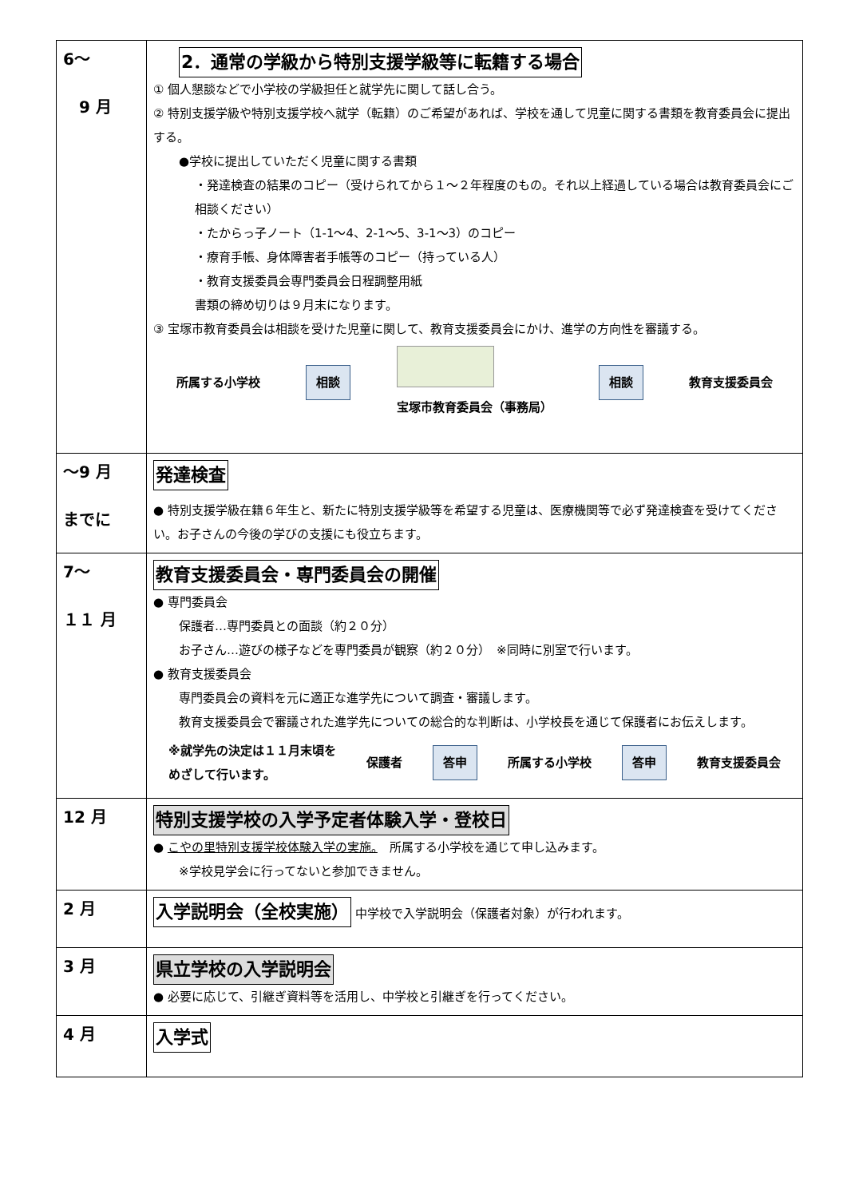| 6～ 9 月 | 2．通常の学級から特別支援学級等に転籍する場合 ① 個人懇談などで小学校の学級担任と就学先に関して話し合う。 ② 特別支援学級や特別支援学校へ就学（転籍）のご希望があれば、学校を通して児童に関する書類を教育委員会に提出する。 ●学校に提出していただく児童に関する書類 ・発達検査の結果のコピー（受けられてから１～２年程度のもの。それ以上経過している場合は教育委員会にご相談ください） ・たからっ子ノート（1-1～4、2-1～5、3-1～3）のコピー ・療育手帳、身体障害者手帳等のコピー（持っている人） ・教育支援委員会専門委員会日程調整用紙 書類の締め切りは９月末になります。 ③ 宝塚市教育委員会は相談を受けた児童に関して、教育支援委員会にかけ、進学の方向性を審議する。 所属する小学校 相談 宝塚市教育委員会（事務局） 相談 教育支援委員会 |
| ～9 月 までに | 発達検査 ● 特別支援学級在籍６年生と、新たに特別支援学級等を希望する児童は、医療機関等で必ず発達検査を受けてください。お子さんの今後の学びの支援にも役立ちます。 |
| 7～ １１ 月 | 教育支援委員会・専門委員会の開催 ● 専門委員会 保護者…専門委員との面談（約２０分） お子さん…遊びの様子などを専門委員が観察（約２０分） ※同時に別室で行います。 ● 教育支援委員会 専門委員会の資料を元に適正な進学先について調査・審議します。 教育支援委員会で審議された進学先についての総合的な判断は、小学校長を通じて保護者にお伝えします。 ※就学先の決定は１１月末頃を めざして行います。 保護者 答申 所属する小学校 答申 教育支援委員会 |
| 12 月 | 特別支援学校の入学予定者体験入学・登校日 ● こやの里特別支援学校体験入学の実施。 所属する小学校を通じて申し込みます。 ※学校見学会に行ってないと参加できません。 |
| 2 月 | 入学説明会（全校実施） 中学校で入学説明会（保護者対象）が行われます。 |
| 3 月 | 県立学校の入学説明会 ● 必要に応じて、引継ぎ資料等を活用し、中学校と引継ぎを行ってください。 |
| 4 月 | 入学式 |